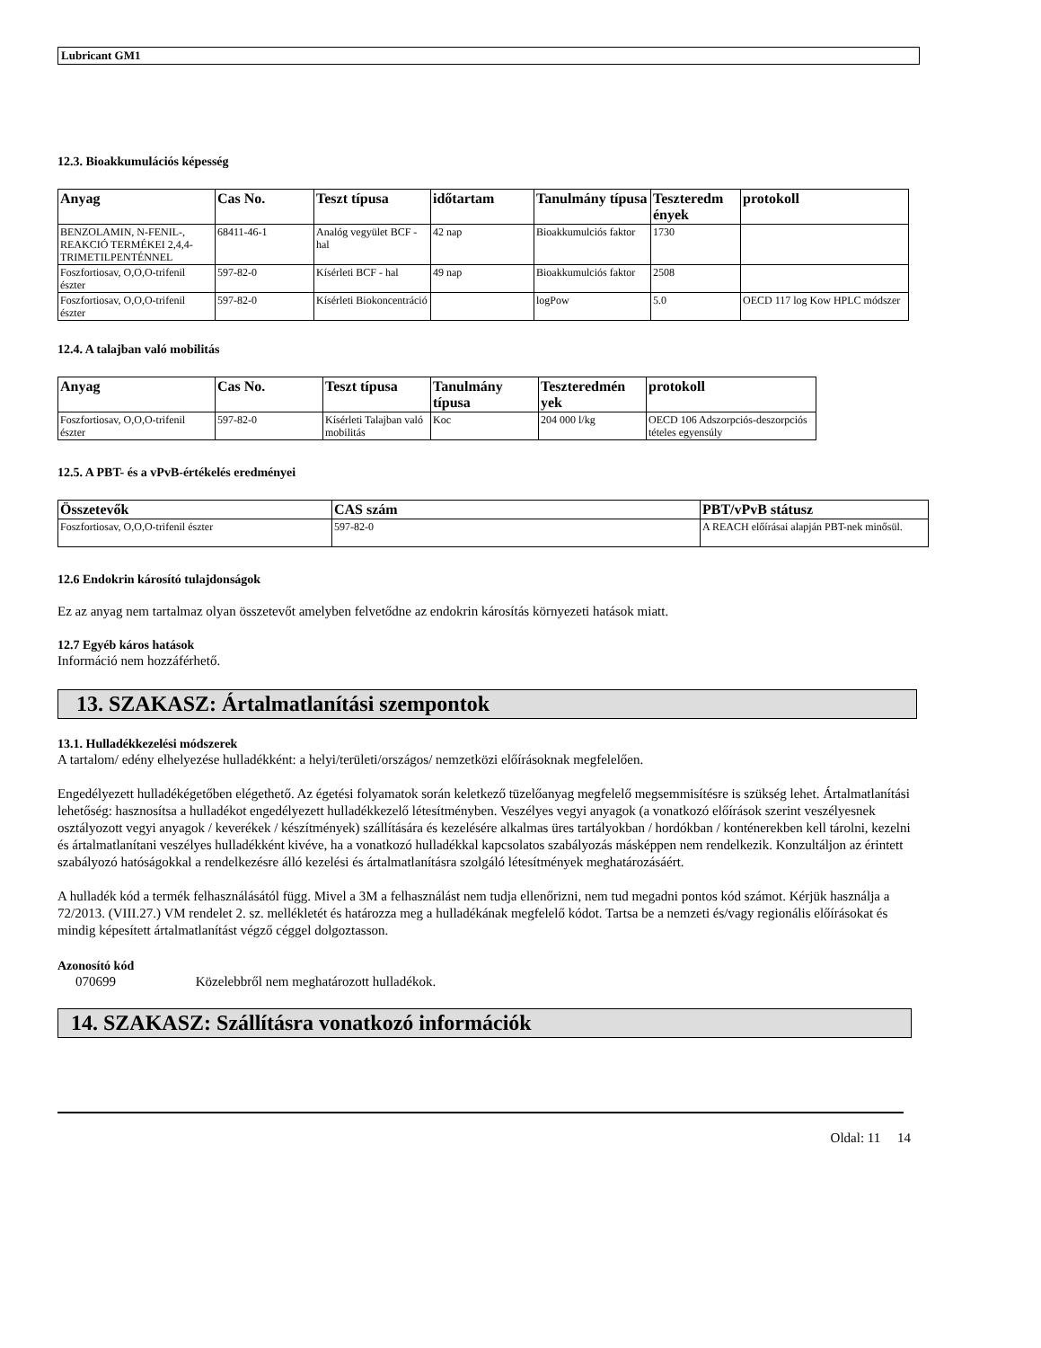Lubricant GM1
12.3. Bioakkumulációs képesség
| Anyag | Cas No. | Teszt típusa | időtartam | Tanulmány típusa | Teszteredm ények | protokoll |
| --- | --- | --- | --- | --- | --- | --- |
| BENZOLAMIN, N-FENIL-, REAKCIÓ TERMÉKEI 2,4,4-TRIMETILPENTÉNNEL | 68411-46-1 | Analóg vegyület BCF - hal | 42 nap | Bioakkumulciós faktor | 1730 | |
| Foszfortiosav, O,O,O-trifenil észter | 597-82-0 | Kísérleti BCF - hal | 49 nap | Bioakkumulciós faktor | 2508 | |
| Foszfortiosav, O,O,O-trifenil észter | 597-82-0 | Kísérleti Biokoncentráció | | logPow | 5.0 | OECD 117 log Kow HPLC módszer |
12.4. A talajban való mobilitás
| Anyag | Cas No. | Teszt típusa | Tanulmány típusa | Teszteredmén yek | protokoll |
| --- | --- | --- | --- | --- | --- |
| Foszfortiosav, O,O,O-trifenil észter | 597-82-0 | Kísérleti Talajban való mobilitás | Koc | 204 000 l/kg | OECD 106 Adszorpciós-deszorpciós tételes egyensúly |
12.5. A PBT- és a vPvB-értékelés eredményei
| Összetevők | CAS szám | PBT/vPvB státusz |
| --- | --- | --- |
| Foszfortiosav, O,O,O-trifenil észter | 597-82-0 | A REACH előírásai alapján PBT-nek minősül. |
12.6 Endokrin károsító tulajdonságok
Ez az anyag nem tartalmaz olyan összetevőt amelyben felvetődne az endokrin károsítás környezeti hatások miatt.
12.7 Egyéb káros hatások
Információ nem hozzáférhető.
13. SZAKASZ: Ártalmatlanítási szempontok
13.1. Hulladékkezelési módszerek
A tartalom/ edény elhelyezése hulladékként: a helyi/területi/országos/ nemzetközi előírásoknak megfelelően.
Engedélyezett hulladékégetőben elégethető. Az égetési folyamatok során keletkező tüzelőanyag megfelelő megsemmisítésre is szükség lehet. Ártalmatlanítási lehetőség: hasznosítsa a hulladékot engedélyezett hulladékkezelő létesítményben. Veszélyes vegyi anyagok (a vonatkozó előírások szerint veszélyesnek osztályozott vegyi anyagok / keverékek / készítmények) szállítására és kezelésére alkalmas üres tartályokban / hordókban / konténerekben kell tárolni, kezelni és ártalmatlanítani veszélyes hulladékként kivéve, ha a vonatkozó hulladékkal kapcsolatos szabályozás másképpen nem rendelkezik. Konzultáljon az érintett szabályozó hatóságokkal a rendelkezésre álló kezelési és ártalmatlanításra szolgáló létesítmények meghatározásáért.
A hulladék kód a termék felhasználásától függ. Mivel a 3M a felhasználást nem tudja ellenőrizni, nem tud megadni pontos kód számot. Kérjük használja a 72/2013. (VIII.27.) VM rendelet 2. sz. mellékletét és határozza meg a hulladékának megfelelő kódot. Tartsa be a nemzeti és/vagy regionális előírásokat és mindig képesített ártalmatlanítást végző céggel dolgoztasson.
Azonosító kód
070699 Közelebbről nem meghatározott hulladékok.
14. SZAKASZ: Szállításra vonatkozó információk
Oldal: 11 14